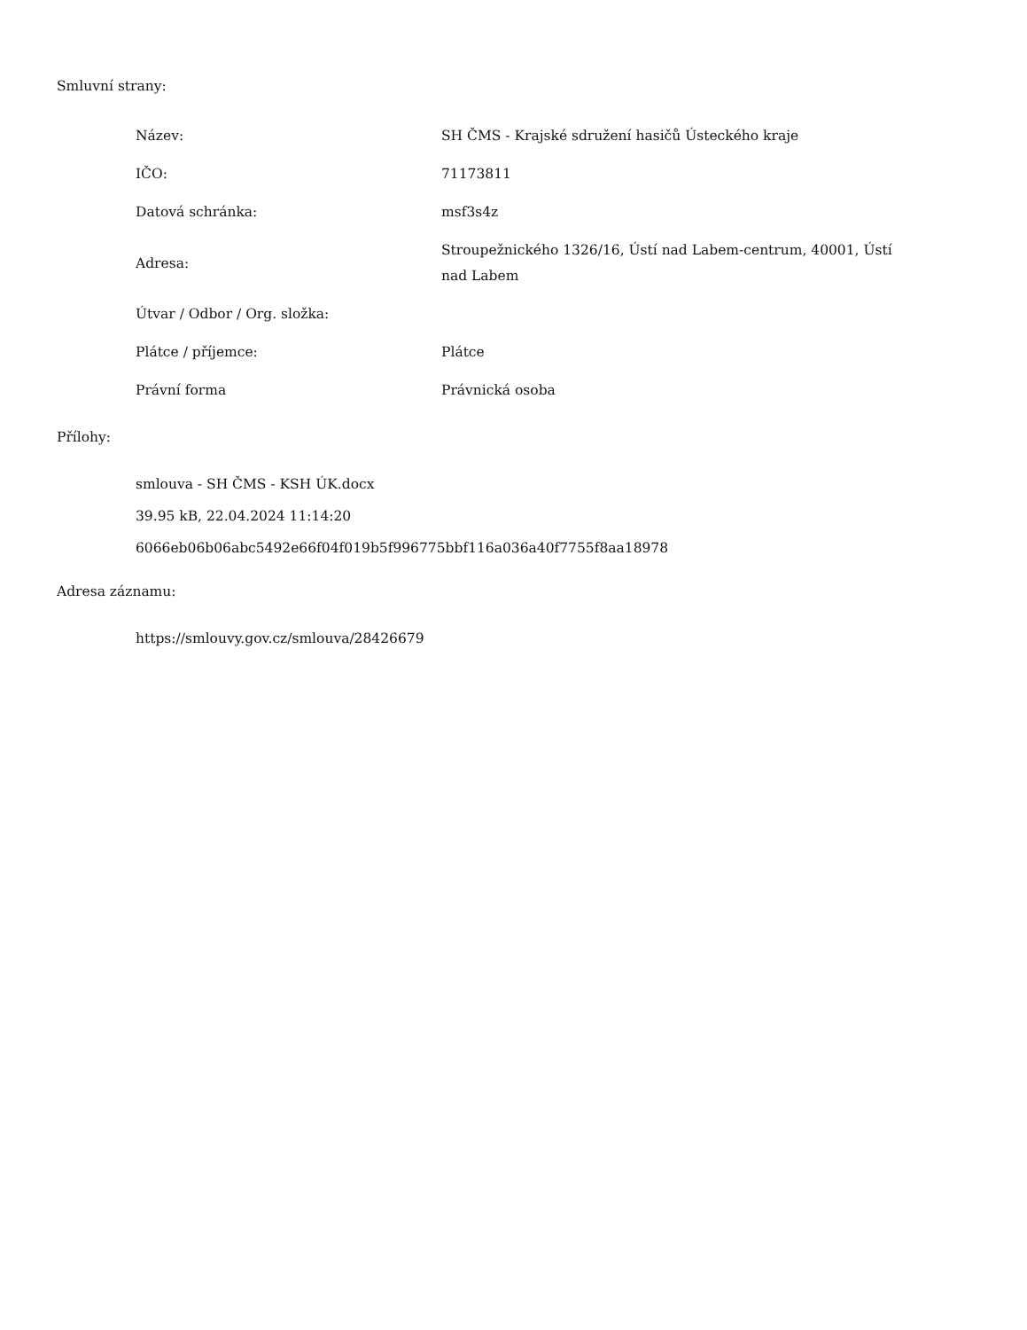Smluvní strany:
| Název: | SH ČMS - Krajské sdružení hasičů Ústeckého kraje |
| IČO: | 71173811 |
| Datová schránka: | msf3s4z |
| Adresa: | Stroupežnického 1326/16, Ústí nad Labem-centrum, 40001, Ústí nad Labem |
| Útvar / Odbor / Org. složka: | |
| Plátce / příjemce: | Plátce |
| Právní forma | Právnická osoba |
Přílohy:
smlouva - SH ČMS - KSH ÚK.docx
39.95 kB, 22.04.2024 11:14:20
6066eb06b06abc5492e66f04f019b5f996775bbf116a036a40f7755f8aa18978
Adresa záznamu:
https://smlouvy.gov.cz/smlouva/28426679